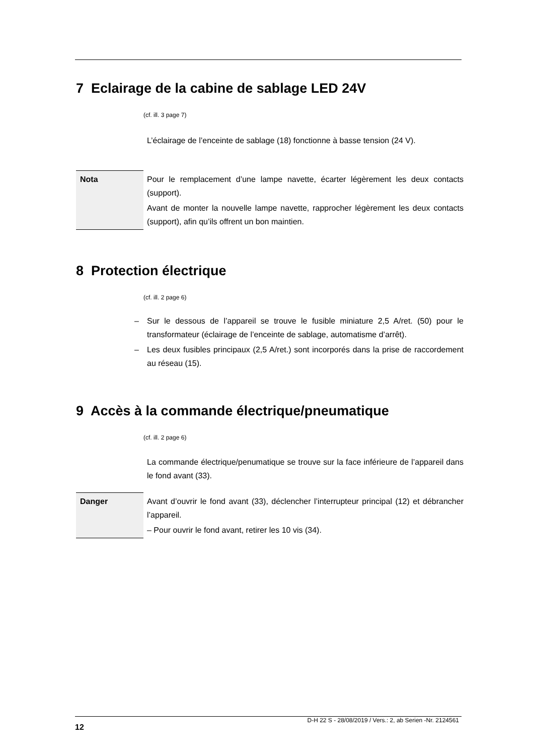7 Eclairage de la cabine de sablage LED 24V
(cf. ill. 3 page 7)
L’éclairage de l’enceinte de sablage (18) fonctionne à basse tension (24 V).
Nota
Pour le remplacement d’une lampe navette, écarter légèrement les deux contacts (support).
Avant de monter la nouvelle lampe navette, rapprocher légèrement les deux contacts (support), afin qu’ils offrent un bon maintien.
8 Protection électrique
(cf. ill. 2 page 6)
– Sur le dessous de l’appareil se trouve le fusible miniature 2,5 A/ret. (50) pour le transformateur (éclairage de l’enceinte de sablage, automatisme d’arrêt).
– Les deux fusibles principaux (2,5 A/ret.) sont incorporés dans la prise de raccordement au réseau (15).
9 Accès à la commande électrique/pneumatique
(cf. ill. 2 page 6)
La commande électrique/penumatique se trouve sur la face inférieure de l’appareil dans le fond avant (33).
Danger
Avant d’ouvrir le fond avant (33), déclencher l’interrupteur principal (12) et débrancher l’appareil.
– Pour ouvrir le fond avant, retirer les 10 vis (34).
12 D-H 22 S - 28/08/2019 / Vers.: 2, ab Serien -Nr. 2124561